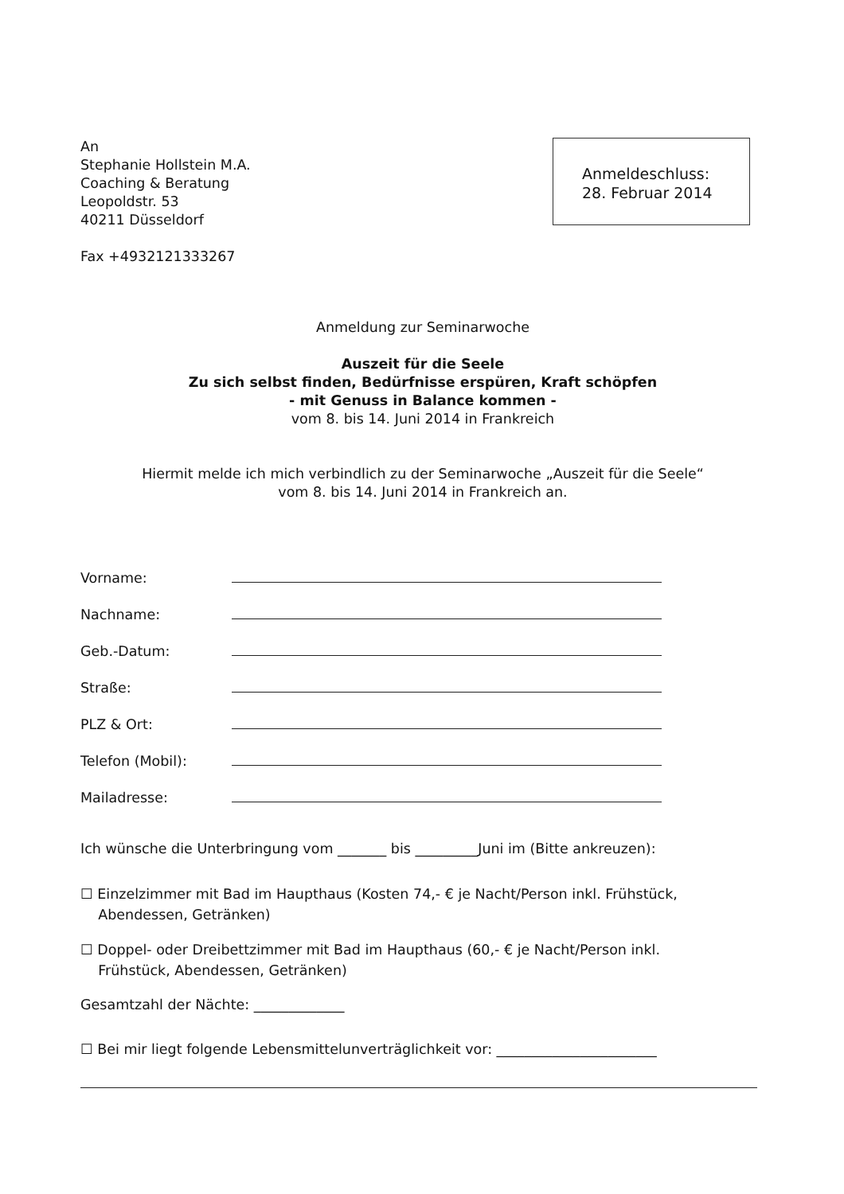An
Stephanie Hollstein M.A.
Coaching & Beratung
Leopoldstr. 53
40211 Düsseldorf
Fax +4932121333267
Anmeldeschluss:
28. Februar 2014
Anmeldung zur Seminarwoche
Auszeit für die Seele
Zu sich selbst finden, Bedürfnisse erspüren, Kraft schöpfen
- mit Genuss in Balance kommen -
vom 8. bis 14. Juni 2014 in Frankreich
Hiermit melde ich mich verbindlich zu der Seminarwoche „Auszeit für die Seele“
vom 8. bis 14. Juni 2014 in Frankreich an.
Vorname:
Nachname:
Geb.-Datum:
Straße:
PLZ & Ort:
Telefon (Mobil):
Mailadresse:
Ich wünsche die Unterbringung vom _______ bis _________Juni im (Bitte ankreuzen):
☐ Einzelzimmer mit Bad im Haupthaus (Kosten 74,- € je Nacht/Person inkl. Frühstück,
Abendessen, Getränken)
☐ Doppel- oder Dreibettzimmer mit Bad im Haupthaus (60,- € je Nacht/Person inkl.
Frühstück, Abendessen, Getränken)
Gesamtzahl der Nächte: _____________
☐ Bei mir liegt folgende Lebensmittelunverträglichkeit vor: _______________________